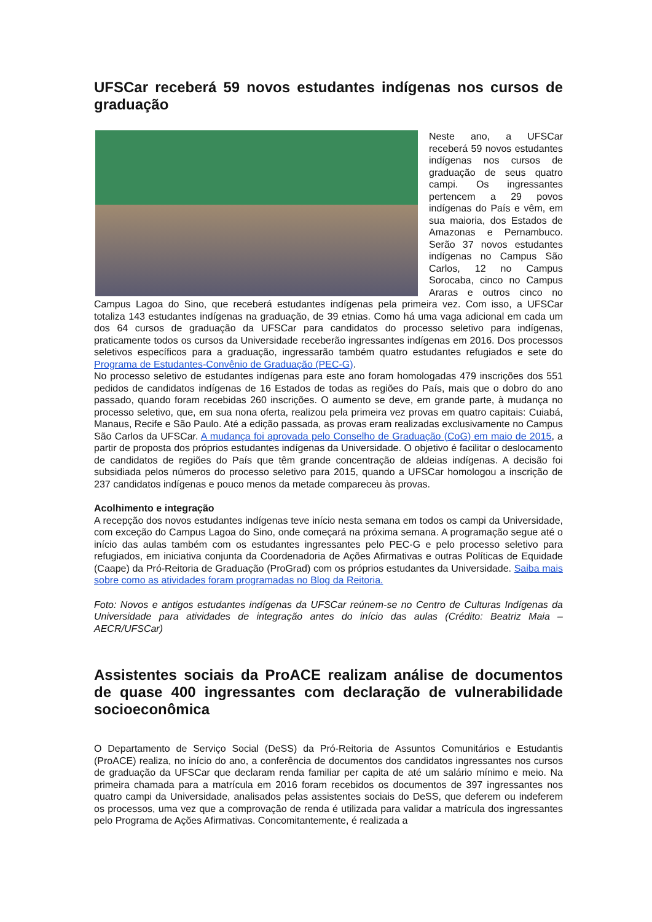UFSCar receberá 59 novos estudantes indígenas nos cursos de graduação
Neste ano, a UFSCar receberá 59 novos estudantes indígenas nos cursos de graduação de seus quatro campi. Os ingressantes pertencem a 29 povos indígenas do País e vêm, em sua maioria, dos Estados de Amazonas e Pernambuco. Serão 37 novos estudantes indígenas no Campus São Carlos, 12 no Campus Sorocaba, cinco no Campus Araras e outros cinco no Campus Lagoa do Sino, que receberá estudantes indígenas pela primeira vez. Com isso, a UFSCar totaliza 143 estudantes indígenas na graduação, de 39 etnias. Como há uma vaga adicional em cada um dos 64 cursos de graduação da UFSCar para candidatos do processo seletivo para indígenas, praticamente todos os cursos da Universidade receberão ingressantes indígenas em 2016. Dos processos seletivos específicos para a graduação, ingressarão também quatro estudantes refugiados e sete do Programa de Estudantes-Convênio de Graduação (PEC-G).
No processo seletivo de estudantes indígenas para este ano foram homologadas 479 inscrições dos 551 pedidos de candidatos indígenas de 16 Estados de todas as regiões do País, mais que o dobro do ano passado, quando foram recebidas 260 inscrições. O aumento se deve, em grande parte, à mudança no processo seletivo, que, em sua nona oferta, realizou pela primeira vez provas em quatro capitais: Cuiabá, Manaus, Recife e São Paulo. Até a edição passada, as provas eram realizadas exclusivamente no Campus São Carlos da UFSCar. A mudança foi aprovada pelo Conselho de Graduação (CoG) em maio de 2015, a partir de proposta dos próprios estudantes indígenas da Universidade. O objetivo é facilitar o deslocamento de candidatos de regiões do País que têm grande concentração de aldeias indígenas. A decisão foi subsidiada pelos números do processo seletivo para 2015, quando a UFSCar homologou a inscrição de 237 candidatos indígenas e pouco menos da metade compareceu às provas.
Acolhimento e integração
A recepção dos novos estudantes indígenas teve início nesta semana em todos os campi da Universidade, com exceção do Campus Lagoa do Sino, onde começará na próxima semana. A programação segue até o início das aulas também com os estudantes ingressantes pelo PEC-G e pelo processo seletivo para refugiados, em iniciativa conjunta da Coordenadoria de Ações Afirmativas e outras Políticas de Equidade (Caape) da Pró-Reitoria de Graduação (ProGrad) com os próprios estudantes da Universidade. Saiba mais sobre como as atividades foram programadas no Blog da Reitoria.
Foto: Novos e antigos estudantes indígenas da UFSCar reúnem-se no Centro de Culturas Indígenas da Universidade para atividades de integração antes do início das aulas (Crédito: Beatriz Maia – AECR/UFSCar)
Assistentes sociais da ProACE realizam análise de documentos de quase 400 ingressantes com declaração de vulnerabilidade socioeconômica
O Departamento de Serviço Social (DeSS) da Pró-Reitoria de Assuntos Comunitários e Estudantis (ProACE) realiza, no início do ano, a conferência de documentos dos candidatos ingressantes nos cursos de graduação da UFSCar que declaram renda familiar per capita de até um salário mínimo e meio. Na primeira chamada para a matrícula em 2016 foram recebidos os documentos de 397 ingressantes nos quatro campi da Universidade, analisados pelas assistentes sociais do DeSS, que deferem ou indeferem os processos, uma vez que a comprovação de renda é utilizada para validar a matrícula dos ingressantes pelo Programa de Ações Afirmativas. Concomitantemente, é realizada a